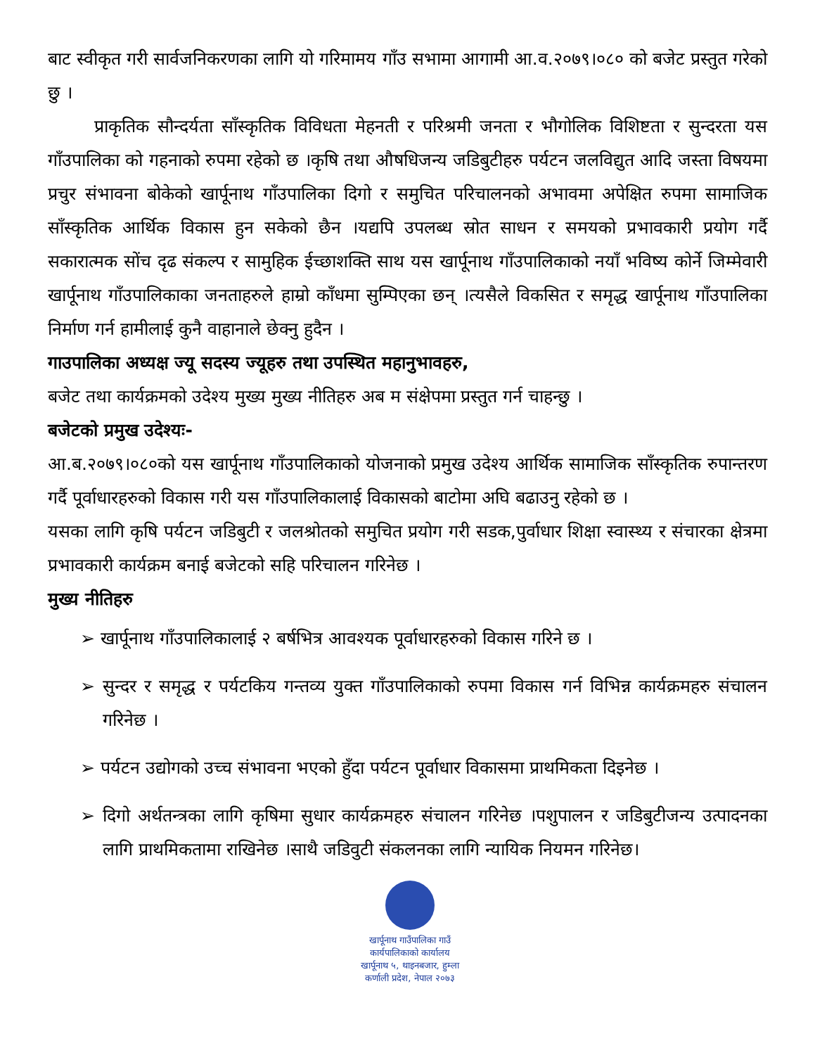बाट स्वीकृत गरी सार्वजनिकरणका लागि यो गरिमामय गाँउ सभामा आगामी आ.व.२०७९।०८० को बजेट प्रस्तुत गरेको छु ।
प्राकृतिक सौन्दर्यता साँस्कृतिक विविधता मेहनती र परिश्रमी जनता र भौगोलिक विशिष्टता र सुन्दरता यस गाँउपालिका को गहनाको रुपमा रहेको छ ।कृषि तथा औषधिजन्य जडिबुटीहरु पर्यटन जलविद्युत आदि जस्ता विषयमा प्रचुर संभावना बोकेको खार्पूनाथ गाँउपालिका दिगो र समुचित परिचालनको अभावमा अपेक्षित रुपमा सामाजिक साँस्कृतिक आर्थिक विकास हुन सकेको छैन ।यद्यपि उपलब्ध स्रोत साधन र समयको प्रभावकारी प्रयोग गर्दै सकारात्मक सोंच दृढ संकल्प र सामुहिक ईच्छाशक्ति साथ यस खार्पूनाथ गाँउपालिकाको नयाँ भविष्य कोर्ने जिम्मेवारी खार्पूनाथ गाँउपालिकाका जनताहरुले हाम्रो काँधमा सुम्पिएका छन् ।त्यसैले विकसित र समृद्ध खार्पूनाथ गाँउपालिका निर्माण गर्न हामीलाई कुनै वाहानाले छेक्नु हुदैन ।
गाउपालिका अध्यक्ष ज्यू सदस्य ज्यूहरु तथा उपस्थित महानुभावहरु,
बजेट तथा कार्यक्रमको उदेश्य मुख्य मुख्य नीतिहरु अब म संक्षेपमा प्रस्तुत गर्न चाहन्छु ।
बजेटको प्रमुख उदेश्यः-
आ.ब.२०७९।०८०को यस खार्पूनाथ गाँउपालिकाको योजनाको प्रमुख उदेश्य आर्थिक सामाजिक साँस्कृतिक रुपान्तरण गर्दै पूर्वाधारहरुको विकास गरी यस गाँउपालिकालाई विकासको बाटोमा अघि बढाउनु रहेको छ ।
यसका लागि कृषि पर्यटन जडिबुटी र जलश्रोतको समुचित प्रयोग गरी सडक,पुर्वाधार शिक्षा स्वास्थ्य र संचारका क्षेत्रमा प्रभावकारी कार्यक्रम बनाई बजेटको सहि परिचालन गरिनेछ ।
मुख्य नीतिहरु
➢ खार्पूनाथ गाँउपालिकालाई २ बर्षभित्र आवश्यक पूर्वाधारहरुको विकास गरिने छ ।
➢ सुन्दर र समृद्ध र पर्यटकिय गन्तव्य युक्त गाँउपालिकाको रुपमा विकास गर्न विभिन्न कार्यक्रमहरु संचालन गरिनेछ ।
➢ पर्यटन उद्योगको उच्च संभावना भएको हुँदा पर्यटन पूर्वाधार विकासमा प्राथमिकता दिइनेछ ।
➢ दिगो अर्थतन्त्रका लागि कृषिमा सुधार कार्यक्रमहरु संचालन गरिनेछ ।पशुपालन र जडिबुटीजन्य उत्पादनका लागि प्राथमिकतामा राखिनेछ ।साथै जडिवुटी संकलनका लागि न्यायिक नियमन गरिनेछ।
खार्पूनाथ गाउँपालिका गाउँ कार्यपालिकाको कार्यालय खार्पूनाथ ५, थाइनबजार, हुम्ला कर्णाली प्रदेश, नेपाल २०७३